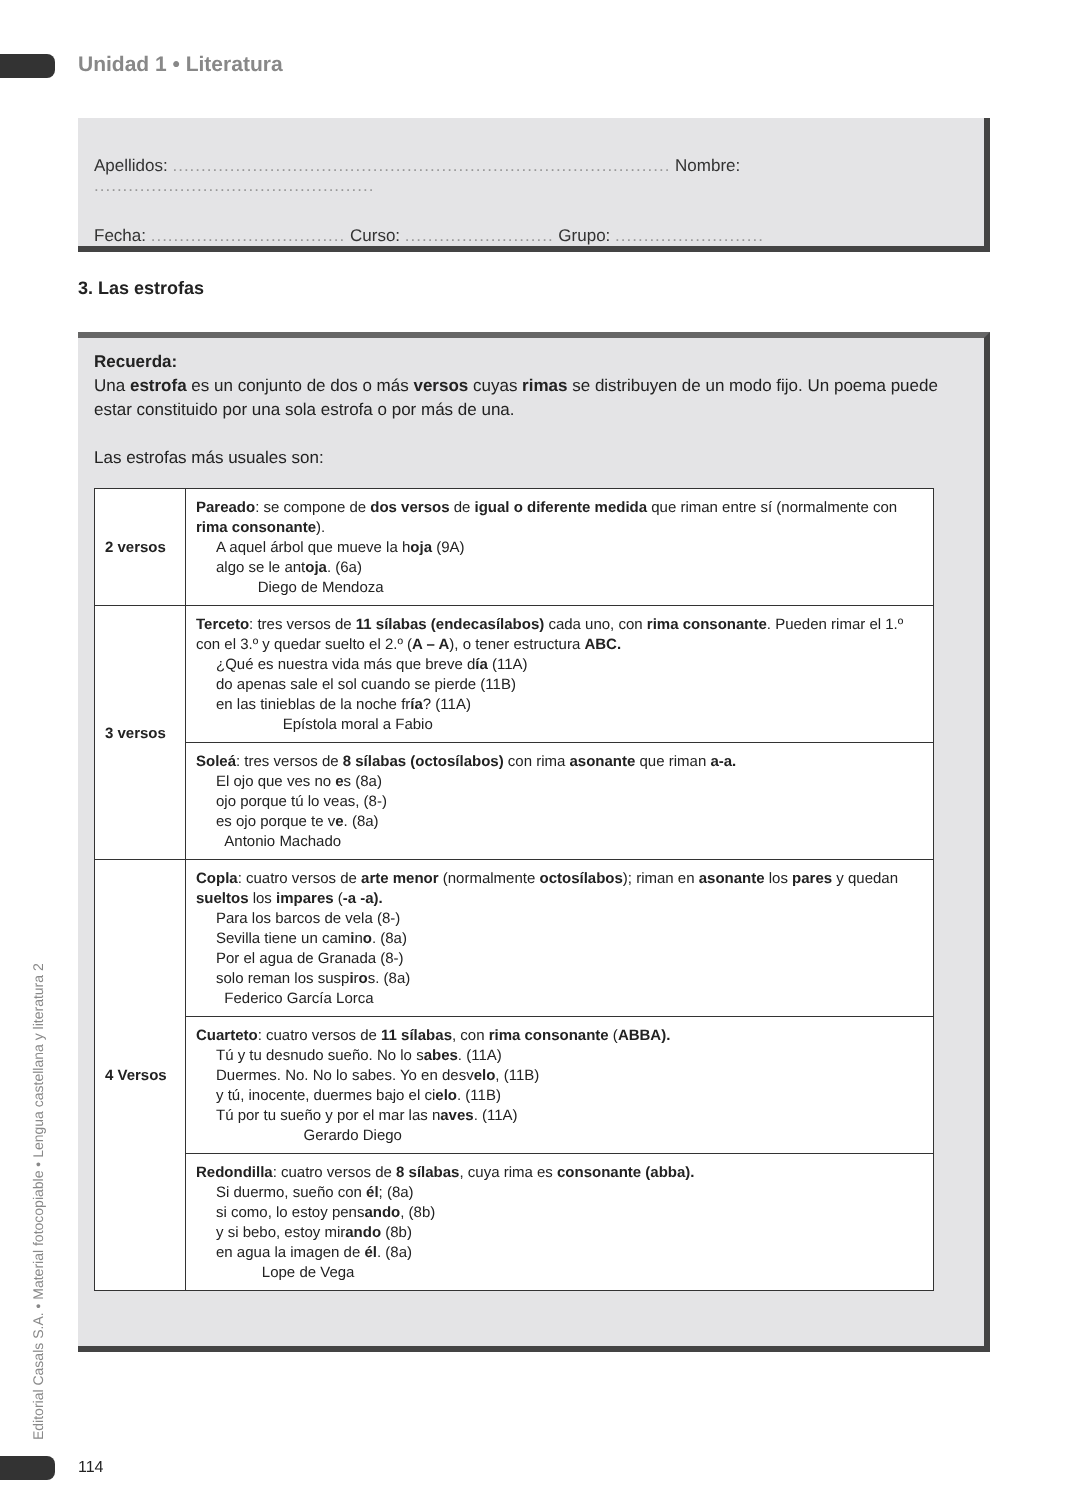Unidad 1 • Literatura
Apellidos: ....................................................................................... Nombre: .................................................
Fecha: .................................. Curso: .......................... Grupo: ..........................
3. Las estrofas
Recuerda:
Una estrofa es un conjunto de dos o más versos cuyas rimas se distribuyen de un modo fijo. Un poema puede estar constituido por una sola estrofa o por más de una.
Las estrofas más usuales son:
| 2 versos | Pareado : se compone de dos versos de igual o diferente medida que riman entre sí (normalmente con rima consonante ). A aquel árbol que mueve la h oja (9A) algo se le ant oja . (6a) Diego de Mendoza |
| 3 versos | Terceto : tres versos de 11 sílabas (endecasílabos) cada uno, con rima consonante . Pueden rimar el 1.º con el 3.º y quedar suelto el 2.º ( A – A ), o tener estructura ABC. ¿Qué es nuestra vida más que breve d ía (11A) do apenas sale el sol cuando se pierde (11B) en las tinieblas de la noche fr ía ? (11A) Epístola moral a Fabio |
| | Soleá : tres versos de 8 sílabas (octosílabos) con rima asonante que riman a-a. El ojo que ves no e s (8a) ojo porque tú lo veas, (8-) es ojo porque te v e . (8a) Antonio Machado |
| 4 Versos | Copla : cuatro versos de arte menor (normalmente octosílabos ); riman en asonante los pares y quedan sueltos los impares ( -a -a). Para los barcos de vela (8-) Sevilla tiene un cam i n o . (8a) Por el agua de Granada (8-) solo reman los susp i r o s. (8a) Federico García Lorca |
| | Cuarteto : cuatro versos de 11 sílabas , con rima consonante ( ABBA). Tú y tu desnudo sueño. No lo s abes . (11A) Duermes. No. No lo sabes. Yo en desv elo , (11B) y tú, inocente, duermes bajo el ci elo . (11B) Tú por tu sueño y por el mar las n aves . (11A) Gerardo Diego |
| | Redondilla : cuatro versos de 8 sílabas , cuya rima es consonante (abba). Si duermo, sueño con él ; (8a) si como, lo estoy pens ando , (8b) y si bebo, estoy mir ando (8b) en agua la imagen de él . (8a) Lope de Vega |
Editorial Casals S.A. • Material fotocopiable • Lengua castellana y literatura 2
114